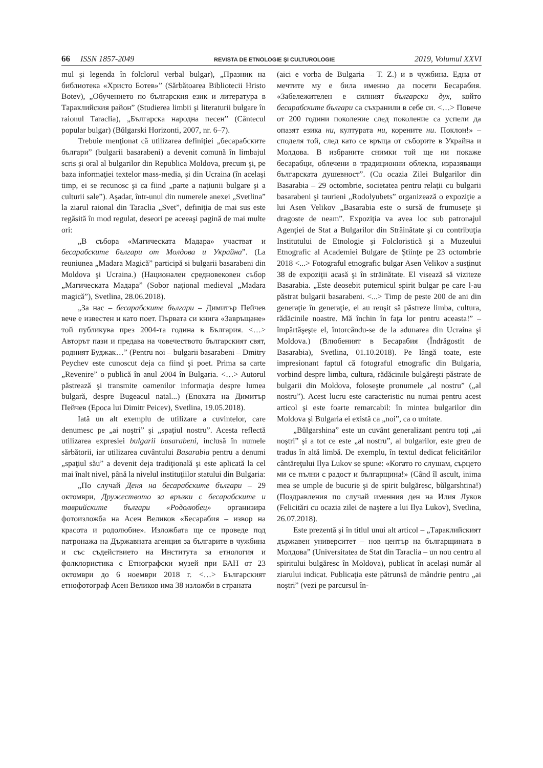66 ISSN 1857-2049 REVISTA DE ETNOLOGIE ŞI CULTUROLOGIE 2019, Volumul XXVI
mul şi legenda în folclorul verbal bulgar), „Празник на библиотека «Христо Ботев»” (Sărbătoarea Bibliotecii Hristo Botev), „Обучението по българския език и литература в Тараклийския район” (Studierea limbii şi literaturii bulgare în raionul Taraclia), „Българска народна песен” (Cântecul popular bulgar) (Bŭlgarski Horizonti, 2007, nr. 6–7).
Trebuie menţionat că utilizarea definiţiei „бесарабските българи” (bulgarii basarabeni) a devenit comună în limbajul scris şi oral al bulgarilor din Republica Moldova, precum şi, pe baza informaţiei textelor mass-media, şi din Ucraina (în acelaşi timp, ei se recunosc şi ca fiind „parte a naţiunii bulgare şi a culturii sale”). Aşadar, într-unul din numerele anexei „Svetlina” la ziarul raional din Taraclia „Svet”, definiţia de mai sus este regăsită în mod regulat, deseori pe aceeaşi pagină de mai multe ori:
„В събора «Магическата Мадара» участват и бесарабските българи от Молдова и Украйна”. (La reuniunea „Madara Magică” participă si bulgarii basarabeni din Moldova şi Ucraina.) (Национален средновековен събор „Магическата Мадара” (Sobor naţional medieval „Madara magică”), Svetlina, 28.06.2018).
„За нас – бесарабските българи – Димитър Пейчев вече е известен и като поет. Първата си книга «Завръщане» той публикува през 2004-та година в България. <…> Авторът пази и предава на човечеството българският свят, родният Буджак…” (Pentru noi – bulgarii basarabeni – Dmitry Peychev este cunoscut deja ca fiind şi poet. Prima sa carte „Revenire” o publică în anul 2004 în Bulgaria. <…> Autorul păstrează şi transmite oamenilor informaţia despre lumea bulgară, despre Bugeacul natal...) (Епохата на Димитър Пейчев (Epoca lui Dimitr Peicev), Svetlina, 19.05.2018).
Iată un alt exemplu de utilizare a cuvintelor, care denumesc pe „ai noştri” şi „spaţiul nostru”. Acesta reflectă utilizarea expresiei bulgarii basarabeni, inclusă în numele sărbătorii, iar utilizarea cuvântului Basarabia pentru a denumi „spaţiul său” a devenit deja tradiţională şi este aplicată la cel mai înalt nivel, până la nivelul instituţiilor statului din Bulgaria:
„По случай Деня на бесарабските българи – 29 октомври, Дружеството за връзки с бесарабските и таврийските българи «Родолюбец» организира фотоизложба на Асен Великов «Бесарабия – извор на красота и родолюбие». Изложбата ще се проведе под патронажа на Държавната агенция за българите в чужбина и със съдействието на Института за етнология и фолклористика с Етнографски музей при БАН от 23 октомври до 6 ноември 2018 г. <…> Българският етнофотограф Асен Великов има 38 изложби в страната
(aici e vorba de Bulgaria – T. Z.) и в чужбина. Една от мечтите му е била именно да посети Бесарабия. «Забележителен е силният български дух, който бесарабските българи са съхранили в себе си. <…> Повече от 200 години поколение след поколение са успели да опазят езика ни, културата ни, корените ни. Поклон!» – споделя той, след като се връща от съборите в Украйна и Молдова. В избраните снимки той ще ни покаже бесарабци, облечени в традиционни облекла, изразяващи българската душевност”. (Cu ocazia Zilei Bulgarilor din Basarabia – 29 octombrie, societatea pentru relaţii cu bulgarii basarabeni şi taurieni „Rodolyubets” organizează o expoziţie a lui Asen Velikov „Basarabia este o sursă de frumuseţe şi dragoste de neam”. Expoziţia va avea loc sub patronajul Agenţiei de Stat a Bulgarilor din Străinătate şi cu contribuţia Institutului de Etnologie şi Folcloristică şi a Muzeului Etnografic al Academiei Bulgare de Ştiinţe pe 23 octombrie 2018 <...> Fotograful etnografic bulgar Asen Velikov a susţinut 38 de expoziţii acasă şi în străinătate. El visează să viziteze Basarabia. „Este deosebit puternicul spirit bulgar pe care l-au păstrat bulgarii basarabeni. <...> Timp de peste 200 de ani din generaţie în generaţie, ei au reuşit să păstreze limba, cultura, rădăcinile noastre. Mă închin în faţa lor pentru aceasta!” – împărtăşeşte el, întorcându-se de la adunarea din Ucraina şi Moldova.) (Влюбеният в Бесарабия (Îndrăgostit de Basarabia), Svetlina, 01.10.2018). Pe lângă toate, este impresionant faptul că fotograful etnografic din Bulgaria, vorbind despre limba, cultura, rădăcinile bulgăreşti păstrate de bulgarii din Moldova, foloseşte pronumele „al nostru” („al nostru”). Acest lucru este caracteristic nu numai pentru acest articol şi este foarte remarcabil: în mintea bulgarilor din Moldova şi Bulgaria ei există ca „noi”, ca o unitate.
„Bŭlgarshina” este un cuvânt generalizant pentru toţi „ai noştri” şi a tot ce este „al nostru”, al bulgarilor, este greu de tradus în altă limbă. De exemplu, în textul dedicat felicitărilor cântăreţului Ilya Lukov se spune: «Когато го слушам, сърцето ми се пълни с радост и българщина!» (Când îl ascult, inima mea se umple de bucurie şi de spirit bulgăresc, bŭlgarshtina!) (Поздравления по случай именния ден на Илия Луков (Felicitări cu ocazia zilei de naştere a lui Ilya Lukov), Svetlina, 26.07.2018).
Este prezentă şi în titlul unui alt articol – „Тараклийският държавен университет – нов център на българщината в Молдова” (Universitatea de Stat din Taraclia – un nou centru al spiritului bulgăresc în Moldova), publicat în acelaşi număr al ziarului indicat. Publicaţia este pătrunsă de mândrie pentru „ai noştri” (vezi pe parcursul în-